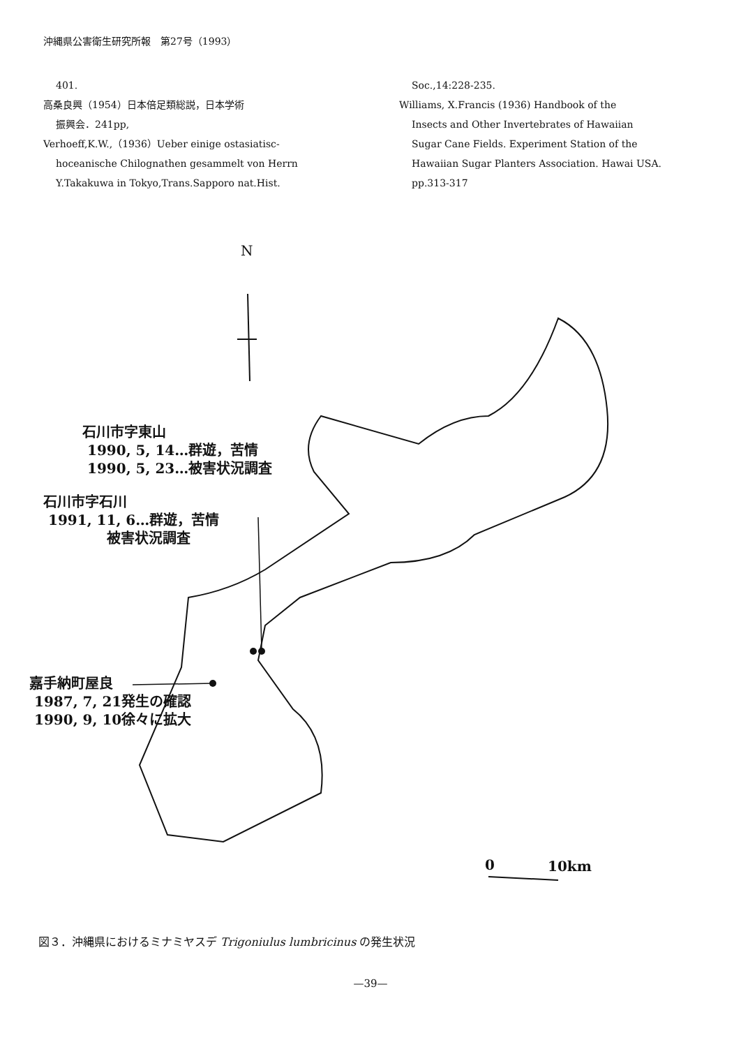沖縄県公害衛生研究所報　第27号（1993）
401.
高桑良興（1954）日本倍足類総説，日本学術
振興会．241pp,
Verhoeff,K.W.,（1936）Ueber einige ostasiatisc-
hoceanische Chilognathen gesammelt von Herrn Y.Takakuwa in Tokyo,Trans.Sapporo nat.Hist.
Soc.,14:228-235.
Williams, X.Francis (1936) Handbook of the
Insects and Other Invertebrates of Hawaiian Sugar Cane Fields. Experiment Station of the Hawaiian Sugar Planters Association. Hawai USA. pp.313-317
N
石川市字東山
1990, 5, 14…群遊，苦情
1990, 5, 23…被害状況調査
石川市字石川
1991, 11, 6…群遊，苦情
被害状況調査
嘉手納町屋良
1987, 7, 21発生の確認
1990, 9, 10徐々に拡大
0 10km
図３．沖縄県におけるミナミヤスデ Trigoniulus lumbricinus の発生状況
—39—